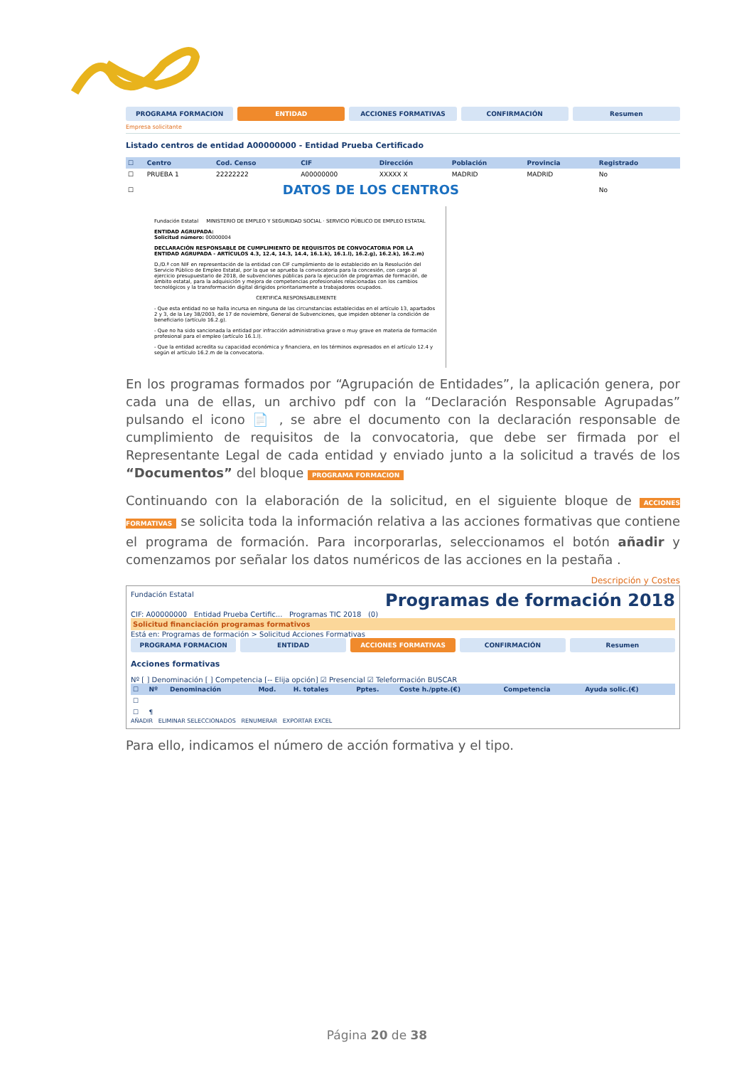PROGRAMA FORMACION ENTIDAD ACCIONES FORMATIVAS CONFIRMACIÓN Resumen
Empresa solicitante
Listado centros de entidad A00000000 - Entidad Prueba Certificado
| ☐ | Centro | Cod. Censo | CIF | Dirección | Población | Provincia | Registrado |
| --- | --- | --- | --- | --- | --- | --- | --- |
| ☐ | PRUEBA 1 | 22222222 | A00000000 | XXXXX X | MADRID | MADRID | No |
| ☐ | DATOS DE LOS CENTROS | | | | | | No |
Fundación Estatal MINISTERIO DE EMPLEO Y SEGURIDAD SOCIAL · SERVICIO PÚBLICO DE EMPLEO ESTATAL
ENTIDAD AGRUPADA:
Solicitud número: 00000004
DECLARACIÓN RESPONSABLE DE CUMPLIMIENTO DE REQUISITOS DE CONVOCATORIA POR LA ENTIDAD AGRUPADA - ARTÍCULOS 4.3, 12.4, 14.3, 14.4, 16.1.k), 16.1.l), 16.2.g), 16.2.k), 16.2.m)
D./D.ª con NIF en representación de la entidad con CIF cumplimiento de lo establecido en la Resolución del Servicio Público de Empleo Estatal, por la que se aprueba la convocatoria para la concesión, con cargo al ejercicio presupuestario de 2018, de subvenciones públicas para la ejecución de programas de formación, de ámbito estatal, para la adquisición y mejora de competencias profesionales relacionadas con los cambios tecnológicos y la transformación digital dirigidos prioritariamente a trabajadores ocupados.
CERTIFICA RESPONSABLEMENTE
- Que esta entidad no se halla incursa en ninguna de las circunstancias establecidas en el artículo 13, apartados 2 y 3, de la Ley 38/2003, de 17 de noviembre, General de Subvenciones, que impiden obtener la condición de beneficiario (artículo 16.2.g).
- Que no ha sido sancionada la entidad por infracción administrativa grave o muy grave en materia de formación profesional para el empleo (artículo 16.1.l).
- Que la entidad acredita su capacidad económica y financiera, en los términos expresados en el artículo 12.4 y según el artículo 16.2.m de la convocatoria.
En los programas formados por “Agrupación de Entidades”, la aplicación genera, por cada una de ellas, un archivo pdf con la “Declaración Responsable Agrupadas” pulsando el icono 📄 , se abre el documento con la declaración responsable de cumplimiento de requisitos de la convocatoria, que debe ser firmada por el Representante Legal de cada entidad y enviado junto a la solicitud a través de los “Documentos” del bloque PROGRAMA FORMACION
Continuando con la elaboración de la solicitud, en el siguiente bloque de ACCIONES FORMATIVAS se solicita toda la información relativa a las acciones formativas que contiene el programa de formación. Para incorporarlas, seleccionamos el botón añadir y comenzamos por señalar los datos numéricos de las acciones en la pestaña .
Descripción y Costes
Fundación Estatal Programas de formación 2018
CIF: A00000000 Entidad Prueba Certific... Programas TIC 2018 (0)
Solicitud financiación programas formativos
Está en: Programas de formación > Solicitud Acciones Formativas
PROGRAMA FORMACION ENTIDAD ACCIONES FORMATIVAS CONFIRMACIÓN Resumen
Acciones formativas
Nº [ ] Denominación [ ] Competencia [-- Elija opción] ☑ Presencial ☑ Teleformación BUSCAR
| ☐ | Nº | Denominación | Mod. | H. totales | Pptes. | Coste h./ppte.(€) | Competencia | Ayuda solic.(€) |
| --- | --- | --- | --- | --- | --- | --- | --- | --- |
| ☐ | | | | | | | | |
| ☐ | ¶ | | | | | | | |
AÑADIR ELIMINAR SELECCIONADOS RENUMERAR EXPORTAR EXCEL
Para ello, indicamos el número de acción formativa y el tipo.
Página 20 de 38